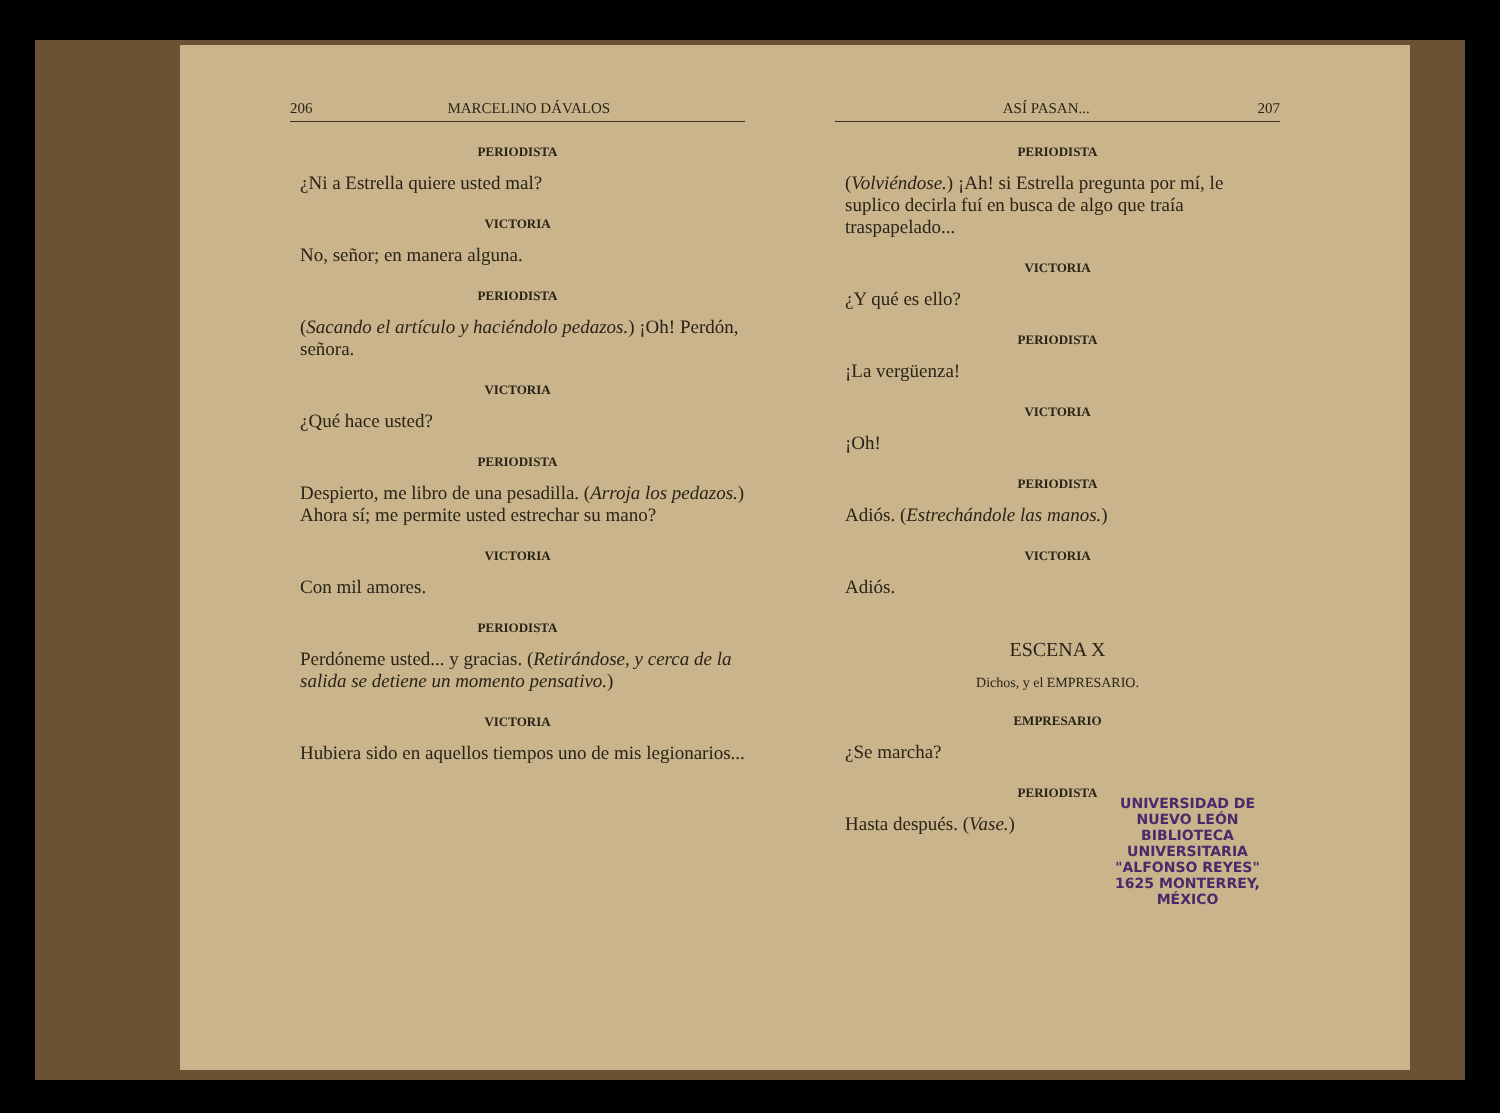206 MARCELINO DÁVALOS
PERIODISTA
¿Ni a Estrella quiere usted mal?
VICTORIA
No, señor; en manera alguna.
PERIODISTA
(Sacando el artículo y haciéndolo pedazos.) ¡Oh! Perdón, señora.
VICTORIA
¿Qué hace usted?
PERIODISTA
Despierto, me libro de una pesadilla. (Arroja los pedazos.) Ahora sí; me permite usted estrechar su mano?
VICTORIA
Con mil amores.
PERIODISTA
Perdóneme usted... y gracias. (Retirándose, y cerca de la salida se detiene un momento pensativo.)
VICTORIA
Hubiera sido en aquellos tiempos uno de mis legionarios...
ASÍ PASAN... 207
PERIODISTA
(Volviéndose.) ¡Ah! si Estrella pregunta por mí, le suplico decirla fuí en busca de algo que traía traspapelado...
VICTORIA
¿Y qué es ello?
PERIODISTA
¡La vergüenza!
VICTORIA
¡Oh!
PERIODISTA
Adiós. (Estrechándole las manos.)
VICTORIA
Adiós.
ESCENA X
Dichos, y el EMPRESARIO.
EMPRESARIO
¿Se marcha?
PERIODISTA
Hasta después. (Vase.)
UNIVERSIDAD DE NUEVO LEÓN
BIBLIOTECA UNIVERSITARIA
"ALFONSO REYES"
1625 MONTERREY, MÉXICO